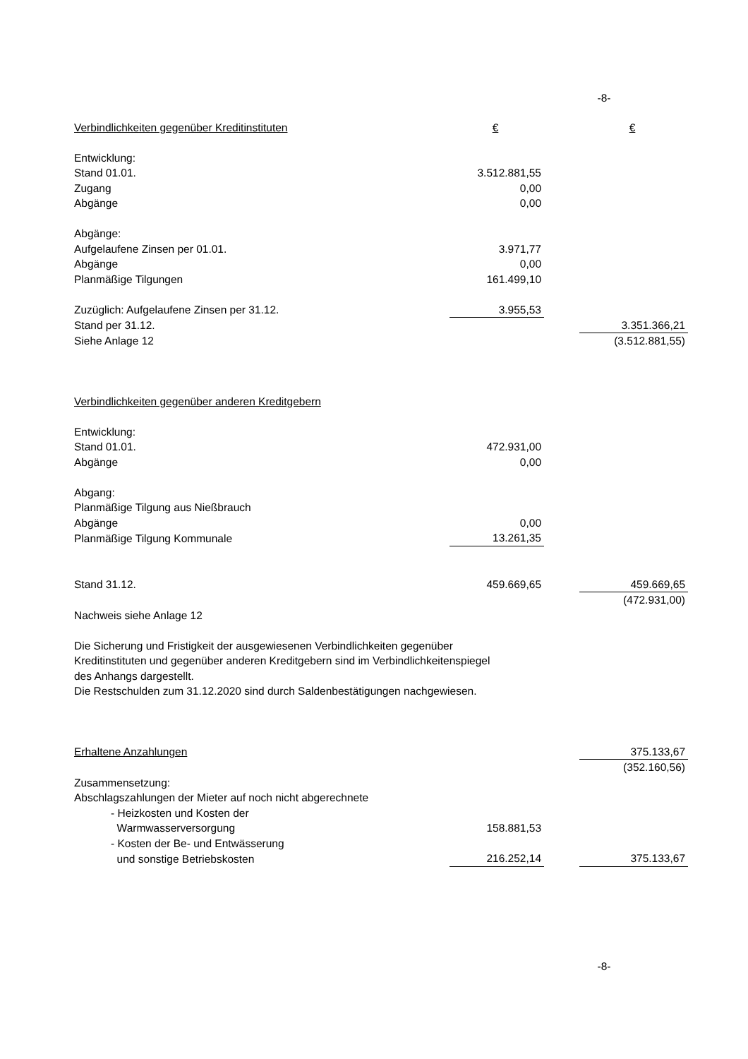-8-
| Verbindlichkeiten gegenüber Kreditinstituten | € | | € |
| Entwicklung: | | | |
| Stand 01.01. | 3.512.881,55 | | |
| Zugang | 0,00 | | |
| Abgänge | 0,00 | | |
| Abgänge: | | | |
| Aufgelaufene Zinsen per 01.01. | 3.971,77 | | |
| Abgänge | 0,00 | | |
| Planmäßige Tilgungen | 161.499,10 | | |
| Zuzüglich: Aufgelaufene Zinsen per 31.12. | 3.955,53 | | |
| Stand per 31.12. | | | 3.351.366,21 |
| Siehe Anlage 12 | | | (3.512.881,55) |
| Verbindlichkeiten gegenüber anderen Kreditgebern | | | |
| Entwicklung: | | | |
| Stand 01.01. | 472.931,00 | | |
| Abgänge | 0,00 | | |
| Abgang: | | | |
| Planmäßige Tilgung aus Nießbrauch | | | |
| Abgänge | 0,00 | | |
| Planmäßige Tilgung Kommunale | 13.261,35 | | |
| Stand 31.12. | 459.669,65 | | 459.669,65 |
| | | | (472.931,00) |
| Nachweis siehe Anlage 12 | | | |
| Die Sicherung und Fristigkeit der ausgewiesenen Verbindlichkeiten gegenüber Kreditinstituten und gegenüber anderen Kreditgebern sind im Verbindlichkeitenspiegel des Anhangs dargestellt. Die Restschulden zum 31.12.2020 sind durch Saldenbestätigungen nachgewiesen. | | | |
| Erhaltene Anzahlungen | | | 375.133,67 |
| | | | (352.160,56) |
| Zusammensetzung: | | | |
| Abschlagszahlungen der Mieter auf noch nicht abgerechnete | | | |
| - Heizkosten und Kosten der | | | |
| Warmwasserversorgung | 158.881,53 | | |
| - Kosten der Be- und Entwässerung | | | |
| und sonstige Betriebskosten | 216.252,14 | | 375.133,67 |
-8-